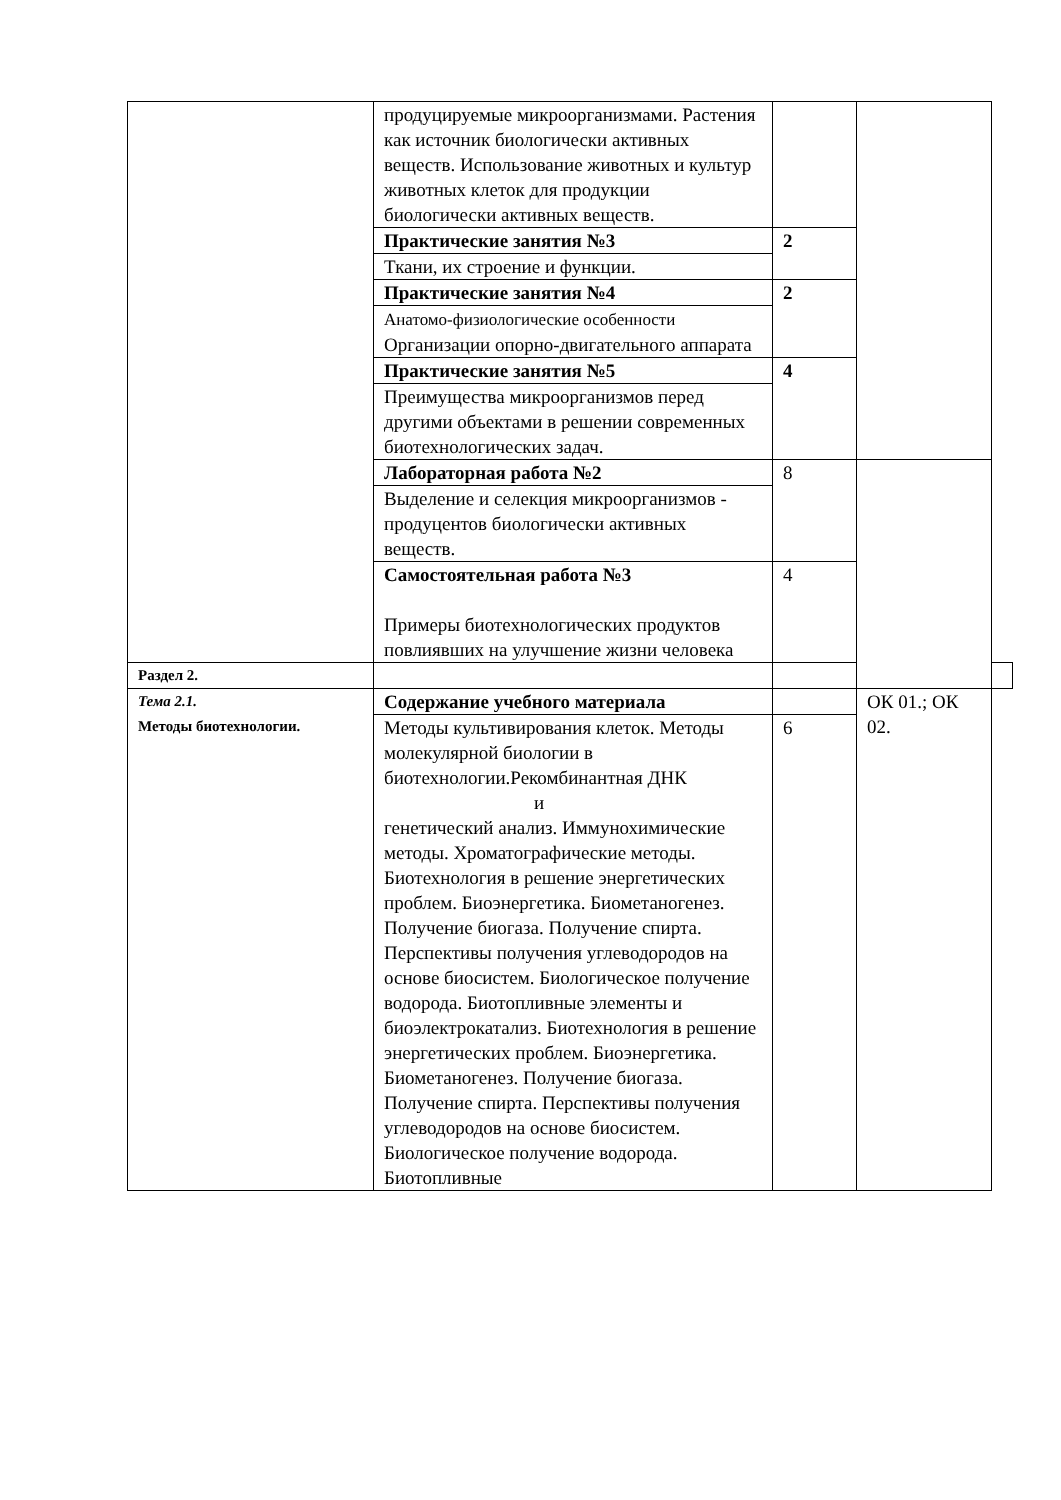| | продуцируемые микроорганизмами. Растения как источник биологически активных веществ. Использование животных и культур животных клеток для продукции биологически активных веществ. | | | |
| | Практические занятия №3 | 2 | | |
| | Ткани, их строение и функции. | | | |
| | Практические занятия №4 | 2 | | |
| | Анатомо-физиологические особенности Организации опорно-двигательного аппарата | | | |
| | Практические занятия №5 | 4 | | |
| | Преимущества микроорганизмов перед другими объектами в решении современных биотехнологических задач. | | | |
| | Лабораторная работа №2 | 8 | | |
| | Выделение и селекция микроорганизмов - продуцентов биологически активных веществ. | | | |
| | Самостоятельная работа №3 Примеры биотехнологических продуктов повлиявших на улучшение жизни человека | 4 | | |
| Раздел 2. | | | | |
| Тема 2.1. Методы биотехнологии. | Содержание учебного материала | | ОК 01.; ОК 02. | |
| | Методы культивирования клеток. Методы молекулярной биологии в биотехнологии.Рекомбинантная ДНК и генетический анализ. Иммунохимические методы. Хроматографические методы. Биотехнология в решение энергетических проблем. Биоэнергетика. Биометаногенез. Получение биогаза. Получение спирта. Перспективы получения углеводородов на основе биосистем. Биологическое получение водорода. Биотопливные элементы и биоэлектрокатализ. Биотехнология в решение энергетических проблем. Биоэнергетика. Биометаногенез. Получение биогаза. Получение спирта. Перспективы получения углеводородов на основе биосистем. Биологическое получение водорода. Биотопливные | 6 | | |